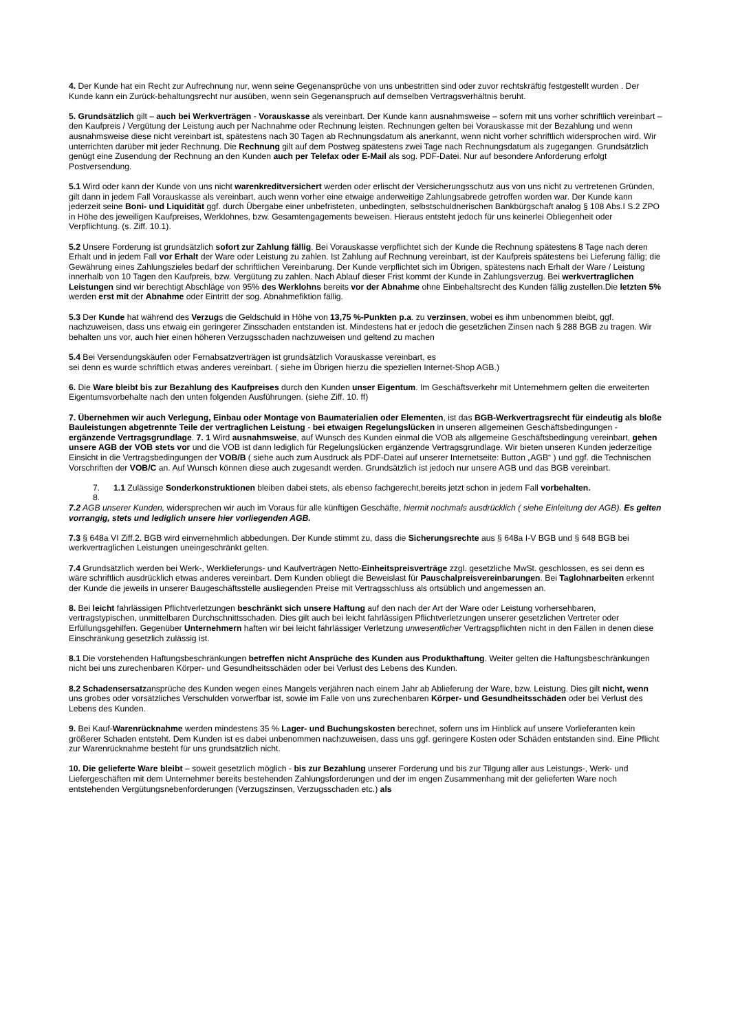4. Der Kunde hat ein Recht zur Aufrechnung nur, wenn seine Gegenansprüche von uns unbestritten sind oder zuvor rechtskräftig festgestellt wurden . Der Kunde kann ein Zurück-behaltungsrecht nur ausüben, wenn sein Gegenanspruch auf demselben Vertragsverhältnis beruht.
5. Grundsätzlich gilt – auch bei Werkverträgen - Vorauskasse als vereinbart. Der Kunde kann ausnahmsweise – sofern mit uns vorher schriftlich vereinbart – den Kaufpreis / Vergütung der Leistung auch per Nachnahme oder Rechnung leisten. Rechnungen gelten bei Vorauskasse mit der Bezahlung und wenn ausnahmsweise diese nicht vereinbart ist, spätestens nach 30 Tagen ab Rechnungsdatum als anerkannt, wenn nicht vorher schriftlich widersprochen wird. Wir unterrichten darüber mit jeder Rechnung. Die Rechnung gilt auf dem Postweg spätestens zwei Tage nach Rechnungsdatum als zugegangen. Grundsätzlich genügt eine Zusendung der Rechnung an den Kunden auch per Telefax oder E-Mail als sog. PDF-Datei. Nur auf besondere Anforderung erfolgt Postversendung.
5.1 Wird oder kann der Kunde von uns nicht warenkreditversichert werden oder erlischt der Versicherungsschutz aus von uns nicht zu vertretenen Gründen, gilt dann in jedem Fall Vorauskasse als vereinbart, auch wenn vorher eine etwaige anderweitige Zahlungsabrede getroffen worden war. Der Kunde kann jederzeit seine Boni- und Liquidität ggf. durch Übergabe einer unbefristeten, unbedingten, selbstschuldnerischen Bankbürgschaft analog § 108 Abs.I S.2 ZPO in Höhe des jeweiligen Kaufpreises, Werklohnes, bzw. Gesamtengagements beweisen. Hieraus entsteht jedoch für uns keinerlei Obliegenheit oder Verpflichtung. (s. Ziff. 10.1).
5.2 Unsere Forderung ist grundsätzlich sofort zur Zahlung fällig. Bei Vorauskasse verpflichtet sich der Kunde die Rechnung spätestens 8 Tage nach deren Erhalt und in jedem Fall vor Erhalt der Ware oder Leistung zu zahlen. Ist Zahlung auf Rechnung vereinbart, ist der Kaufpreis spätestens bei Lieferung fällig; die Gewährung eines Zahlungszieles bedarf der schriftlichen Vereinbarung. Der Kunde verpflichtet sich im Übrigen, spätestens nach Erhalt der Ware / Leistung innerhalb von 10 Tagen den Kaufpreis, bzw. Vergütung zu zahlen. Nach Ablauf dieser Frist kommt der Kunde in Zahlungsverzug. Bei werkvertraglichen Leistungen sind wir berechtigt Abschläge von 95% des Werklohns bereits vor der Abnahme ohne Einbehaltsrecht des Kunden fällig zustellen.Die letzten 5% werden erst mit der Abnahme oder Eintritt der sog. Abnahmefiktion fällig.
5.3 Der Kunde hat während des Verzugs die Geldschuld in Höhe von 13,75 %-Punkten p.a. zu verzinsen, wobei es ihm unbenommen bleibt, ggf. nachzuweisen, dass uns etwaig ein geringerer Zinsschaden entstanden ist. Mindestens hat er jedoch die gesetzlichen Zinsen nach § 288 BGB zu tragen. Wir behalten uns vor, auch hier einen höheren Verzugsschaden nachzuweisen und geltend zu machen
5.4 Bei Versendungskäufen oder Fernabsatzverträgen ist grundsätzlich Vorauskasse vereinbart, es
sei denn es wurde schriftlich etwas anderes vereinbart. ( siehe im Übrigen hierzu die speziellen Internet-Shop AGB.)
6. Die Ware bleibt bis zur Bezahlung des Kaufpreises durch den Kunden unser Eigentum. Im Geschäftsverkehr mit Unternehmern gelten die erweiterten Eigentumsvorbehalte nach den unten folgenden Ausführungen. (siehe Ziff. 10. ff)
7. Übernehmen wir auch Verlegung, Einbau oder Montage von Baumaterialien oder Elementen, ist das BGB-Werkvertragsrecht für eindeutig als bloße Bauleistungen abgetrennte Teile der vertraglichen Leistung - bei etwaigen Regelungslücken in unseren allgemeinen Geschäftsbedingungen - ergänzende Vertragsgrundlage. 7. 1 Wird ausnahmsweise, auf Wunsch des Kunden einmal die VOB als allgemeine Geschäftsbedingung vereinbart, gehen unsere AGB der VOB stets vor und die VOB ist dann lediglich für Regelungslücken ergänzende Vertragsgrundlage. Wir bieten unseren Kunden jederzeitige Einsicht in die Vertragsbedingungen der VOB/B ( siehe auch zum Ausdruck als PDF-Datei auf unserer Internetseite: Button „AGB“ ) und ggf. die Technischen Vorschriften der VOB/C an. Auf Wunsch können diese auch zugesandt werden. Grundsätzlich ist jedoch nur unsere AGB und das BGB vereinbart.
7. 1.1 Zulässige Sonderkonstruktionen bleiben dabei stets, als ebenso fachgerecht,bereits jetzt schon in jedem Fall vorbehalten.
8.
7.2 AGB unserer Kunden, widersprechen wir auch im Voraus für alle künftigen Geschäfte, hiermit nochmals ausdrücklich ( siehe Einleitung der AGB). Es gelten vorrangig, stets und lediglich unsere hier vorliegenden AGB.
7.3 § 648a VI Ziff.2. BGB wird einvernehmlich abbedungen. Der Kunde stimmt zu, dass die Sicherungsrechte aus § 648a I-V BGB und § 648 BGB bei werkvertraglichen Leistungen uneingeschränkt gelten.
7.4 Grundsätzlich werden bei Werk-, Werklieferungs- und Kaufverträgen Netto-Einheitspreisverträge zzgl. gesetzliche MwSt. geschlossen, es sei denn es wäre schriftlich ausdrücklich etwas anderes vereinbart. Dem Kunden obliegt die Beweislast für Pauschalpreisvereinbarungen. Bei Taglohnarbeiten erkennt der Kunde die jeweils in unserer Baugeschäftsstelle ausliegenden Preise mit Vertragsschluss als ortsüblich und angemessen an.
8. Bei leicht fahrlässigen Pflichtverletzungen beschränkt sich unsere Haftung auf den nach der Art der Ware oder Leistung vorhersehbaren, vertragstypischen, unmittelbaren Durchschnittsschaden. Dies gilt auch bei leicht fahrlässigen Pflichtverletzungen unserer gesetzlichen Vertreter oder Erfüllungsgehilfen. Gegenüber Unternehmern haften wir bei leicht fahrlässiger Verletzung unwesentlicher Vertragspflichten nicht in den Fällen in denen diese Einschränkung gesetzlich zulässig ist.
8.1 Die vorstehenden Haftungsbeschränkungen betreffen nicht Ansprüche des Kunden aus Produkthaftung. Weiter gelten die Haftungsbeschränkungen nicht bei uns zurechenbaren Körper- und Gesundheitsschäden oder bei Verlust des Lebens des Kunden.
8.2 Schadensersatzansprüche des Kunden wegen eines Mangels verjähren nach einem Jahr ab Ablieferung der Ware, bzw. Leistung. Dies gilt nicht, wenn uns grobes oder vorsätzliches Verschulden vorwerfbar ist, sowie im Falle von uns zurechenbaren Körper- und Gesundheitsschäden oder bei Verlust des Lebens des Kunden.
9. Bei Kauf-Warenrücknahme werden mindestens 35 % Lager- und Buchungskosten berechnet, sofern uns im Hinblick auf unsere Vorlieferanten kein größerer Schaden entsteht. Dem Kunden ist es dabei unbenommen nachzuweisen, dass uns ggf. geringere Kosten oder Schäden entstanden sind. Eine Pflicht zur Warenrücknahme besteht für uns grundsätzlich nicht.
10. Die gelieferte Ware bleibt – soweit gesetzlich möglich - bis zur Bezahlung unserer Forderung und bis zur Tilgung aller aus Leistungs-, Werk- und Liefergeschäften mit dem Unternehmer bereits bestehenden Zahlungsforderungen und der im engen Zusammenhang mit der gelieferten Ware noch entstehenden Vergütungsnebenforderungen (Verzugszinsen, Verzugsschaden etc.) als